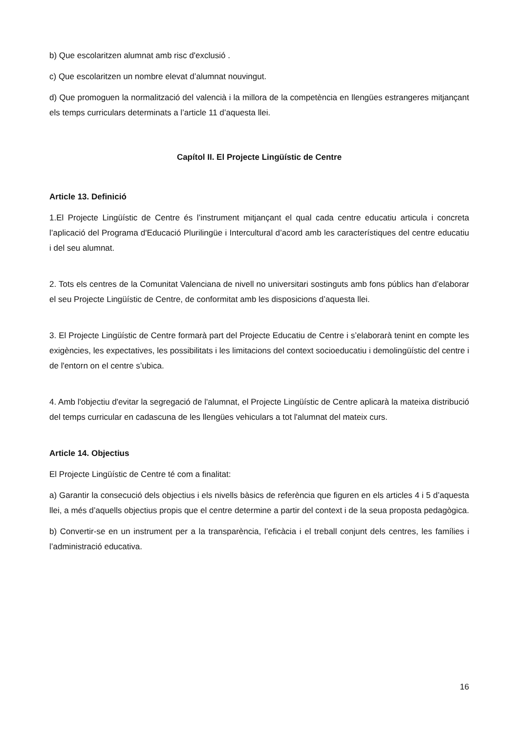b) Que escolaritzen alumnat amb risc d'exclusió .
c) Que escolaritzen un nombre elevat d’alumnat nouvingut.
d) Que promoguen la normalització del valencià i la millora de la competència en llengües estrangeres mitjançant els temps curriculars determinats a l’article 11 d’aquesta llei.
Capítol II. El Projecte Lingüístic de Centre
Article 13. Definició
1.El Projecte Lingüístic de Centre és l’instrument mitjançant el qual cada centre educatiu articula i concreta l’aplicació del Programa d'Educació Plurilingüe i Intercultural d’acord amb les característiques del centre educatiu i del seu alumnat.
2. Tots els centres de la Comunitat Valenciana de nivell no universitari sostinguts amb fons públics han d’elaborar el seu Projecte Lingüístic de Centre, de conformitat amb les disposicions d’aquesta llei.
3. El Projecte Lingüístic de Centre formarà part del Projecte Educatiu de Centre i s’elaborarà tenint en compte les exigències, les expectatives, les possibilitats i les limitacions del context socioeducatiu i demolingüístic del centre i de l'entorn on el centre s’ubica.
4. Amb l'objectiu d'evitar la segregació de l'alumnat, el Projecte Lingüístic de Centre aplicarà la mateixa distribució del temps curricular en cadascuna de les llengües vehiculars a tot l'alumnat del mateix curs.
Article 14. Objectius
El Projecte Lingüístic de Centre té com a finalitat:
a) Garantir la consecució dels objectius i els nivells bàsics de referència que figuren en els articles 4 i 5 d’aquesta llei, a més d’aquells objectius propis que el centre determine a partir del context i de la seua proposta pedagògica.
b) Convertir-se en un instrument per a la transparència, l’eficàcia i el treball conjunt dels centres, les famílies i l’administració educativa.
16